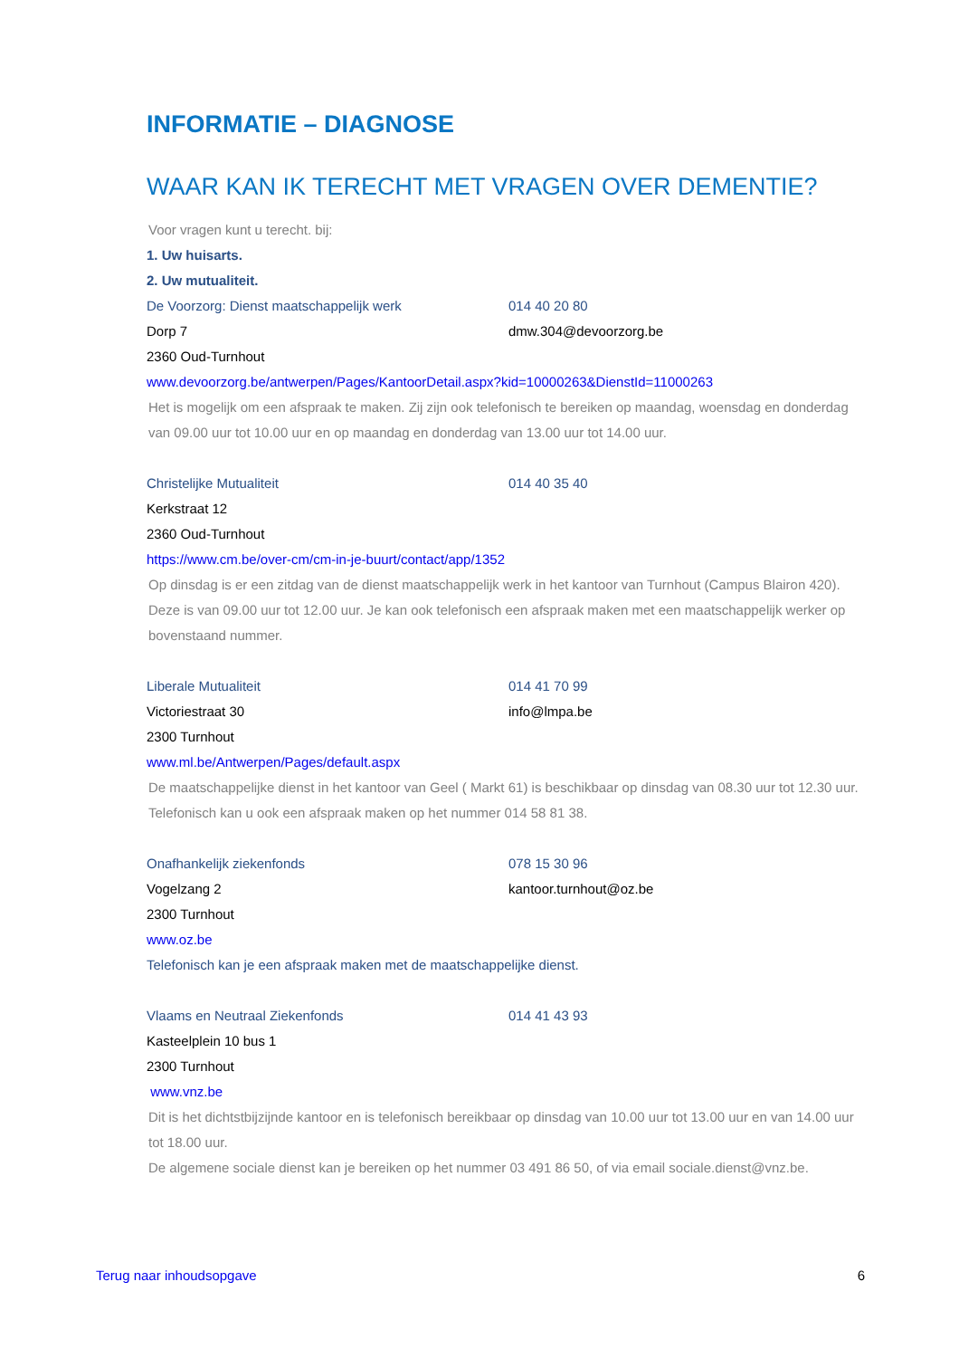INFORMATIE – DIAGNOSE
WAAR KAN IK TERECHT MET VRAGEN OVER DEMENTIE?
Voor vragen kunt u terecht. bij:
1. Uw huisarts.
2. Uw mutualiteit.
De Voorzorg: Dienst maatschappelijk werk 014 40 20 80
Dorp 7 dmw.304@devoorzorg.be
2360 Oud-Turnhout
www.devoorzorg.be/antwerpen/Pages/KantoorDetail.aspx?kid=10000263&DienstId=11000263
Het is mogelijk om een afspraak te maken. Zij zijn ook telefonisch te bereiken op maandag, woensdag en donderdag van 09.00 uur tot 10.00 uur en op maandag en donderdag van 13.00 uur tot 14.00 uur.
Christelijke Mutualiteit 014 40 35 40
Kerkstraat 12
2360 Oud-Turnhout
https://www.cm.be/over-cm/cm-in-je-buurt/contact/app/1352
Op dinsdag is er een zitdag van de dienst maatschappelijk werk in het kantoor van Turnhout (Campus Blairon 420). Deze is van 09.00 uur tot 12.00 uur. Je kan ook telefonisch een afspraak maken met een maatschappelijk werker op bovenstaand nummer.
Liberale Mutualiteit 014 41 70 99
Victoriestraat 30 info@lmpa.be
2300 Turnhout
www.ml.be/Antwerpen/Pages/default.aspx
De maatschappelijke dienst in het kantoor van Geel ( Markt 61) is beschikbaar op dinsdag van 08.30 uur tot 12.30 uur. Telefonisch kan u ook een afspraak maken op het nummer 014 58 81 38.
Onafhankelijk ziekenfonds 078 15 30 96
Vogelzang 2 kantoor.turnhout@oz.be
2300 Turnhout
www.oz.be
Telefonisch kan je een afspraak maken met de maatschappelijke dienst.
Vlaams en Neutraal Ziekenfonds 014 41 43 93
Kasteelplein 10 bus 1
2300 Turnhout
www.vnz.be
Dit is het dichtstbijzijnde kantoor en is telefonisch bereikbaar op dinsdag van 10.00 uur tot 13.00 uur en van 14.00 uur tot 18.00 uur.
De algemene sociale dienst kan je bereiken op het nummer 03 491 86 50, of via email sociale.dienst@vnz.be.
Terug naar inhoudsopgave 6